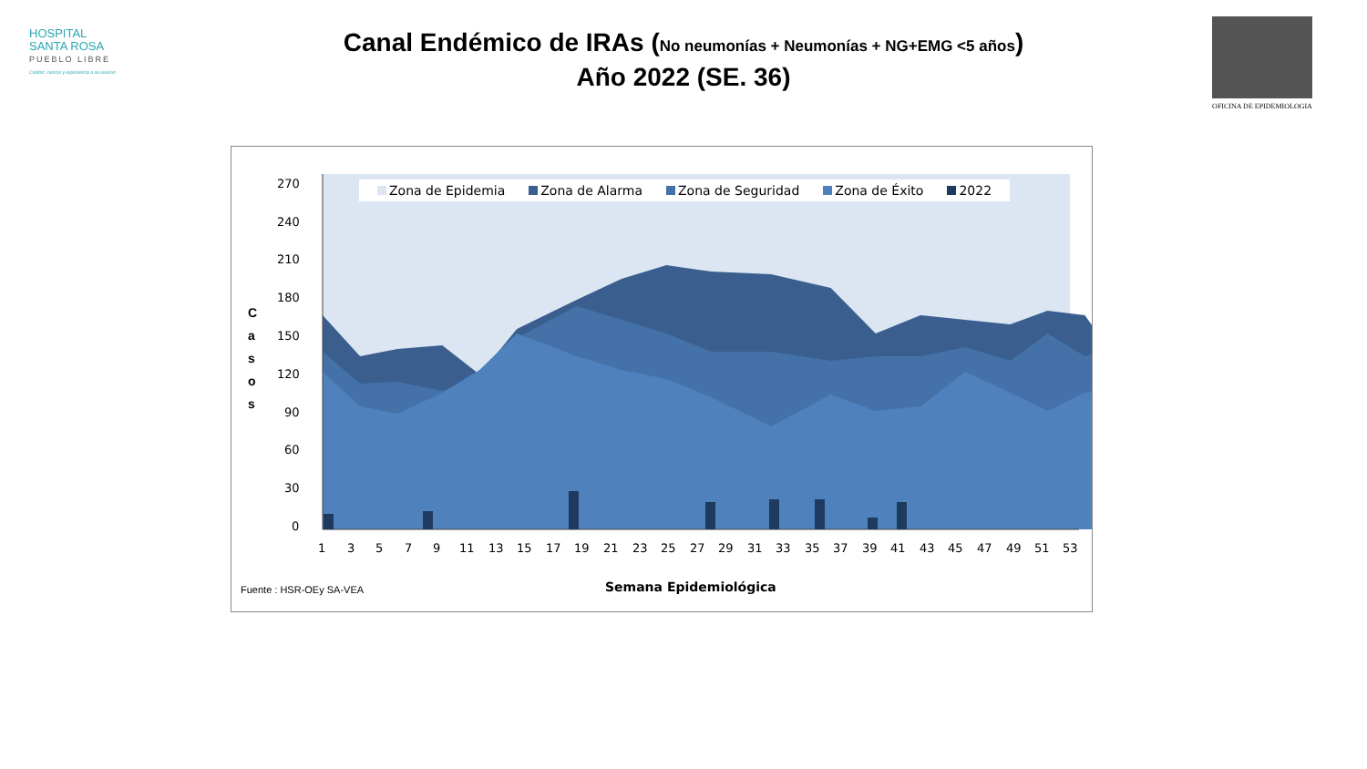HOSPITAL
SANTA ROSA
PUEBLO LIBRE
Calidez, ciencia y experiencia a su servicio
OFICINA DE EPIDEMIOLOGIA
Canal Endémico de IRAs (No neumonías + Neumonías + NG+EMG <5 años)
Año 2022 (SE. 36)
270
240
210
180
150
120
90
60
30
0
1
3
5
7
9
11
13
15
17
19
21
23
25
27
29
31
33
35
37
39
41
43
45
47
49
51
53
Zona de Epidemia Zona de Alarma Zona de Seguridad Zona de Éxito 2022
C a s o s
Semana Epidemiológica
Fuente : HSR-OEy SA-VEA